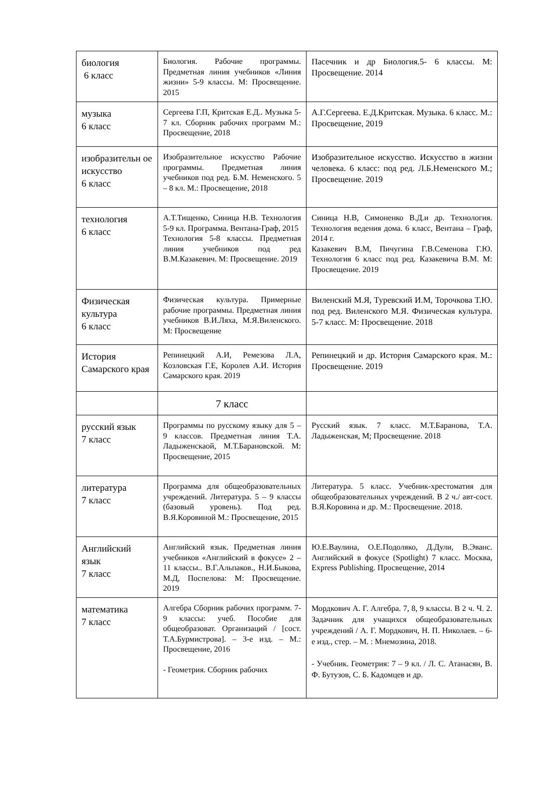| биология 6 класс | Биология. Рабочие программы. Предметная линия учебников «Линия жизни» 5-9 классы. М: Просвещение. 2015 | Пасечник и др Биология.5- 6 классы. М: Просвещение. 2014 |
| музыка 6 класс | Сергеева Г.П, Критская Е.Д.. Музыка 5-7 кл. Сборник рабочих программ М.: Просвещение, 2018 | А.Г.Сергеева. Е.Д.Критская. Музыка. 6 класс. М.: Просвещение, 2019 |
| изобразительн ое искусство 6 класс | Изобразительное искусство Рабочие программы. Предметная линия учебников под ред. Б.М. Неменского. 5 – 8 кл. М.: Просвещение, 2018 | Изобразительное искусство. Искусство в жизни человека. 6 класс: под ред. Л.Б.Неменского М.; Просвещение. 2019 |
| технология 6 класс | А.Т.Тищенко, Синица Н.В. Технология 5-9 кл. Программа. Вентана-Граф, 2015 Технология 5-8 классы. Предметная линия учебников под ред В.М.Казакевич. М: Просвещение. 2019 | Синица Н.В, Симоненко В.Д.и др. Технология. Технология ведения дома. 6 класс, Вентана – Граф, 2014 г. Казакевич В.М, Пичугина Г.В.Семенова Г.Ю. Технология 6 класс под ред. Казакевича В.М. М: Просвещение. 2019 |
| Физическая культура 6 класс | Физическая культура. Примерные рабочие программы. Предметная линия учебников В.И.Ляха, М.Я.Виленского. М: Просвещение | Виленский М.Я, Туревский И.М, Торочкова Т.Ю. под ред. Виленского М.Я. Физическая культура. 5-7 класс. М: Просвещение. 2018 |
| История Самарского края | Репинецкий А.И, Ремезова Л.А, Козловская Г.Е, Королев А.И. История Самарского края. 2019 | Репинецкий и др. История Самарского края. М.: Просвещение. 2019 |
| | 7 класс | |
| русский язык 7 класс | Программы по русскому языку для 5 – 9 классов. Предметная линия Т.А. Ладыженскаой, М.Т.Барановской. М: Просвещение, 2015 | Русский язык. 7 класс. М.Т.Баранова, Т.А. Ладыженская, М; Просвещение. 2018 |
| литература 7 класс | Программа для общеобразовательных учреждений. Литература. 5 – 9 классы (базовый уровень). Под ред. В.Я.Коровиной М.: Просвещение, 2015 | Литература. 5 класс. Учебник-хрестоматия для общеобразовательных учреждений. В 2 ч./ авт-сост. В.Я.Коровина и др. М.: Просвещение. 2018. |
| Английский язык 7 класс | Английский язык. Предметная линия учебников «Английский в фокусе» 2 – 11 классы.. В.Г.Альпаков., Н.И.Быкова, М.Д, Поспелова: М: Просвещение. 2019 | Ю.Е.Ваулина, О.Е.Подоляко, Д.Дули, В.Эванс. Английский в фокусе (Spotlight) 7 класс. Москва, Express Publishing. Просвещение, 2014 |
| математика 7 класс | Алгебра Сборник рабочих программ. 7-9 классы: учеб. Пособие для общеобразоват. Организаций / [сост. Т.А.Бурмистрова]. – 3-е изд. – М.: Просвещение, 2016 - Геометрия. Сборник рабочих | Мордкович А. Г. Алгебра. 7, 8, 9 классы. В 2 ч. Ч. 2. Задачник для учащихся общеобразовательных учреждений / А. Г. Мордкович, Н. П. Николаев. – 6-е изд., стер. – М. : Мнемозина, 2018. - Учебник. Геометрия: 7 – 9 кл. / Л. С. Атанасян, В. Ф. Бутузов, С. Б. Кадомцев и др. |